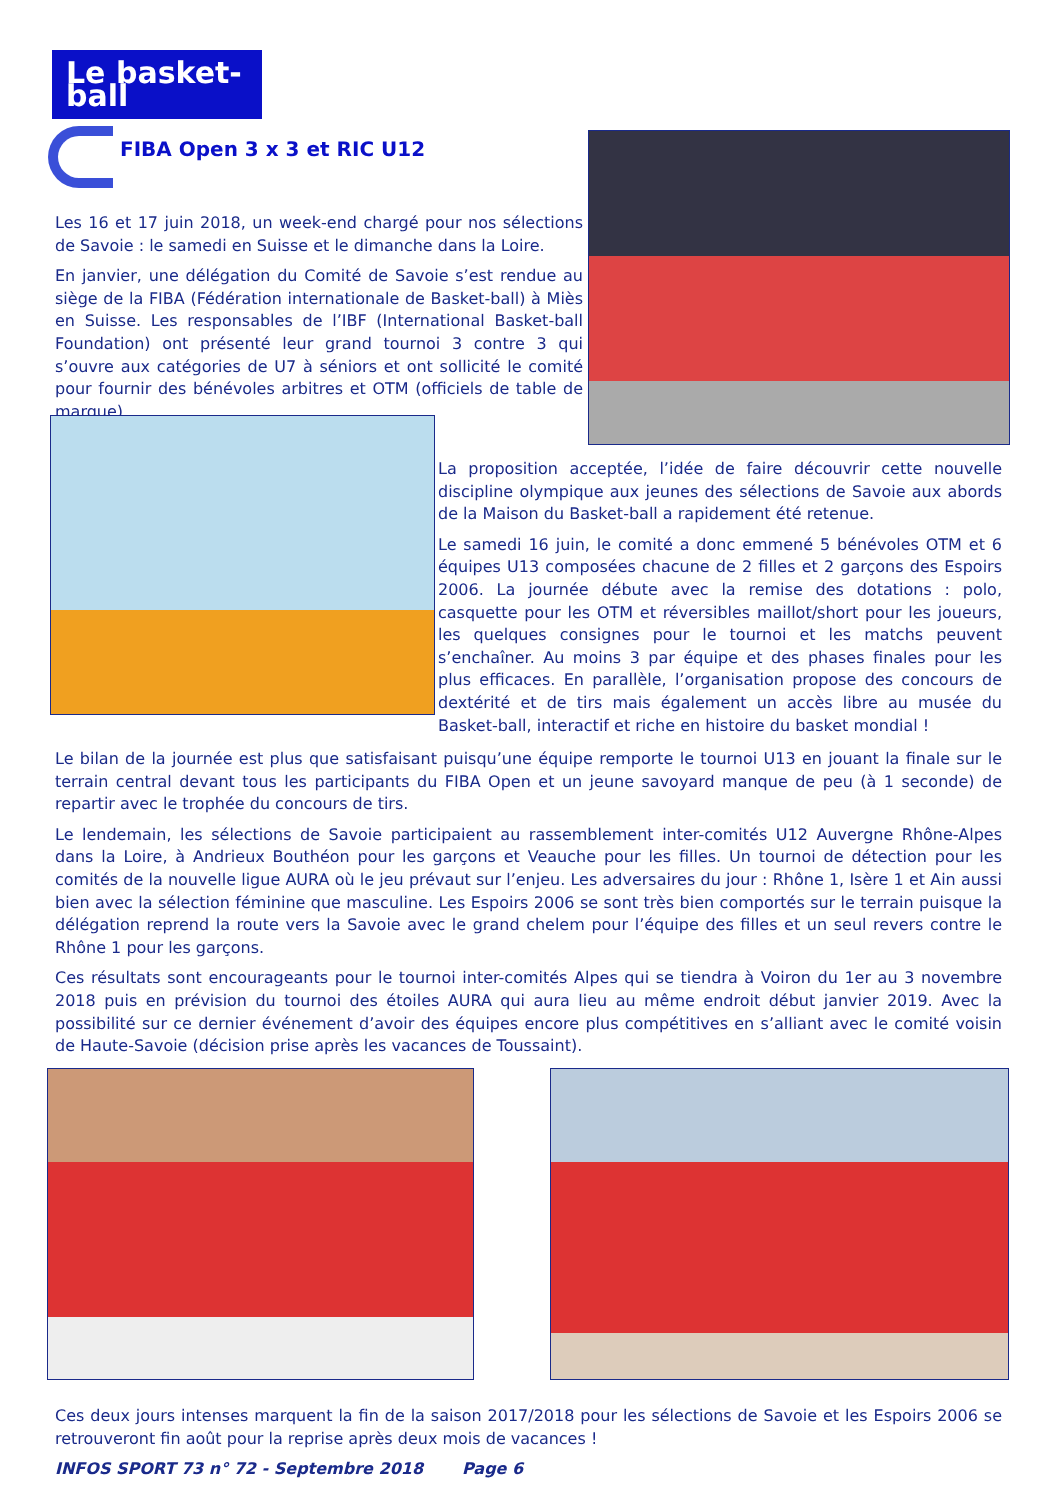Le basket-ball
FIBA Open 3 x 3 et RIC U12
Les 16 et 17 juin 2018, un week-end chargé pour nos sélections de Savoie : le samedi en Suisse et le dimanche dans la Loire.
En janvier, une délégation du Comité de Savoie s’est rendue au siège de la FIBA (Fédération internationale de Basket-ball) à Miès en Suisse. Les responsables de l’IBF (International Basket-ball Foundation) ont présenté leur grand tournoi 3 contre 3 qui s’ouvre aux catégories de U7 à séniors et ont sollicité le comité pour fournir des bénévoles arbitres et OTM (officiels de table de marque).
La proposition acceptée, l’idée de faire découvrir cette nouvelle discipline olympique aux jeunes des sélections de Savoie aux abords de la Maison du Basket-ball a rapidement été retenue.
Le samedi 16 juin, le comité a donc emmené 5 bénévoles OTM et 6 équipes U13 composées chacune de 2 filles et 2 garçons des Espoirs 2006. La journée débute avec la remise des dotations : polo, casquette pour les OTM et réversibles maillot/short pour les joueurs, les quelques consignes pour le tournoi et les matchs peuvent s’enchaîner. Au moins 3 par équipe et des phases finales pour les plus efficaces. En parallèle, l’organisation propose des concours de dextérité et de tirs mais également un accès libre au musée du Basket-ball, interactif et riche en histoire du basket mondial !
Le bilan de la journée est plus que satisfaisant puisqu’une équipe remporte le tournoi U13 en jouant la finale sur le terrain central devant tous les participants du FIBA Open et un jeune savoyard manque de peu (à 1 seconde) de repartir avec le trophée du concours de tirs.
Le lendemain, les sélections de Savoie participaient au rassemblement inter-comités U12 Auvergne Rhône-Alpes dans la Loire, à Andrieux Bouthéon pour les garçons et Veauche pour les filles. Un tournoi de détection pour les comités de la nouvelle ligue AURA où le jeu prévaut sur l’enjeu. Les adversaires du jour : Rhône 1, Isère 1 et Ain aussi bien avec la sélection féminine que masculine. Les Espoirs 2006 se sont très bien comportés sur le terrain puisque la délégation reprend la route vers la Savoie avec le grand chelem pour l’équipe des filles et un seul revers contre le Rhône 1 pour les garçons.
Ces résultats sont encourageants pour le tournoi inter-comités Alpes qui se tiendra à Voiron du 1er au 3 novembre 2018 puis en prévision du tournoi des étoiles AURA qui aura lieu au même endroit début janvier 2019. Avec la possibilité sur ce dernier événement d’avoir des équipes encore plus compétitives en s’alliant avec le comité voisin de Haute-Savoie (décision prise après les vacances de Toussaint).
Ces deux jours intenses marquent la fin de la saison 2017/2018 pour les sélections de Savoie et les Espoirs 2006 se retrouveront fin août pour la reprise après deux mois de vacances !
INFOS SPORT 73 n° 72 - Septembre 2018 Page 6